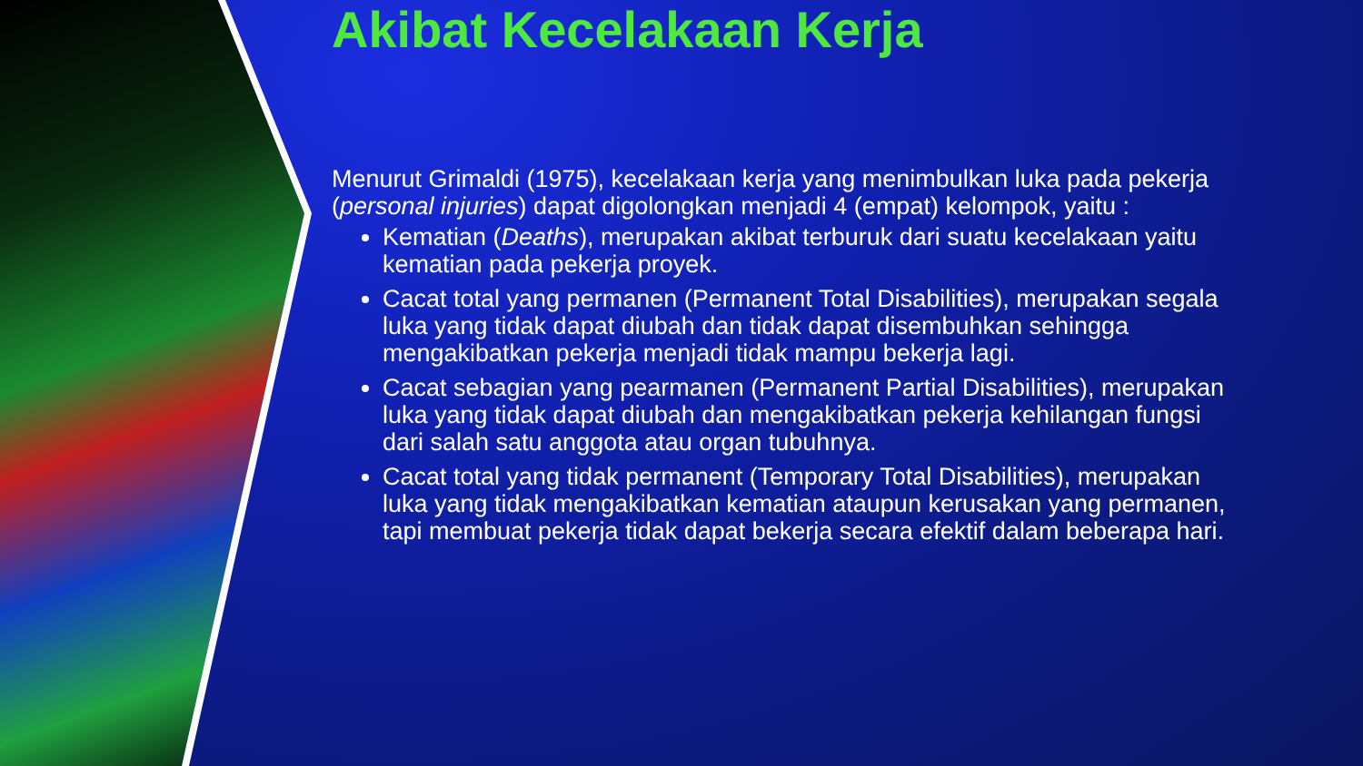Akibat Kecelakaan Kerja
Menurut Grimaldi (1975), kecelakaan kerja yang menimbulkan luka pada pekerja (personal injuries) dapat digolongkan menjadi 4 (empat) kelompok, yaitu :
Kematian (Deaths), merupakan akibat terburuk dari suatu kecelakaan yaitu kematian pada pekerja proyek.
Cacat total yang permanen (Permanent Total Disabilities), merupakan segala luka yang tidak dapat diubah dan tidak dapat disembuhkan sehingga mengakibatkan pekerja menjadi tidak mampu bekerja lagi.
Cacat sebagian yang pearmanen (Permanent Partial Disabilities), merupakan luka yang tidak dapat diubah dan mengakibatkan pekerja kehilangan fungsi dari salah satu anggota atau organ tubuhnya.
Cacat total yang tidak permanent (Temporary Total Disabilities), merupakan luka yang tidak mengakibatkan kematian ataupun kerusakan yang permanen, tapi membuat pekerja tidak dapat bekerja secara efektif dalam beberapa hari.